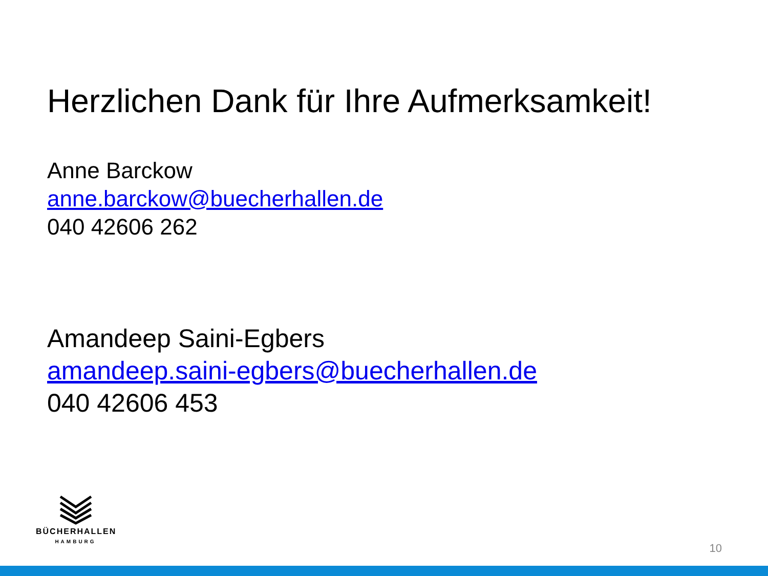Herzlichen Dank für Ihre Aufmerksamkeit!
Anne Barckow
anne.barckow@buecherhallen.de
040 42606 262
Amandeep Saini-Egbers
amandeep.saini-egbers@buecherhallen.de
040 42606 453
BÜCHERHALLEN
HAMBURG
10